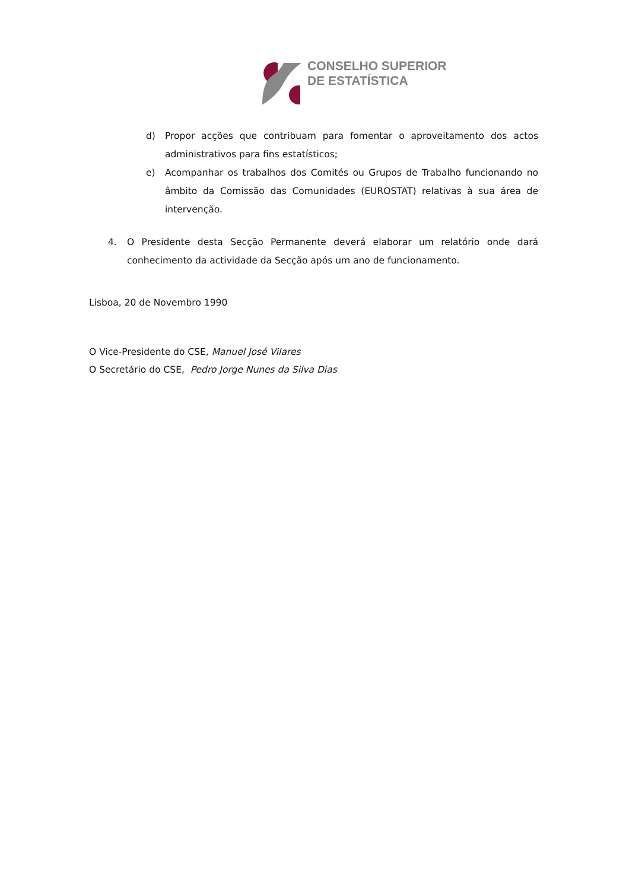CONSELHO SUPERIOR
DE ESTATÍSTICA
d) Propor acções que contribuam para fomentar o aproveitamento dos actos administrativos para fins estatísticos;
e) Acompanhar os trabalhos dos Comités ou Grupos de Trabalho funcionando no âmbito da Comissão das Comunidades (EUROSTAT) relativas à sua área de intervenção.
4. O Presidente desta Secção Permanente deverá elaborar um relatório onde dará conhecimento da actividade da Secção após um ano de funcionamento.
Lisboa, 20 de Novembro 1990
O Vice-Presidente do CSE, Manuel José Vilares
O Secretário do CSE, Pedro Jorge Nunes da Silva Dias